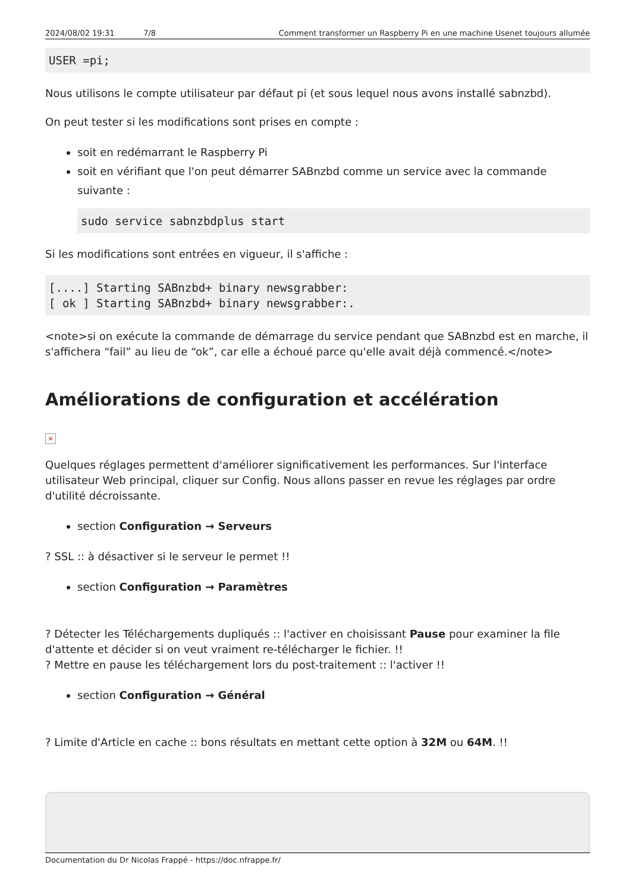2024/08/02 19:31 7/8 Comment transformer un Raspberry Pi en une machine Usenet toujours allumée
USER =pi;
Nous utilisons le compte utilisateur par défaut pi (et sous lequel nous avons installé sabnzbd).
On peut tester si les modifications sont prises en compte :
soit en redémarrant le Raspberry Pi
soit en vérifiant que l'on peut démarrer SABnzbd comme un service avec la commande suivante :
sudo service sabnzbdplus start
Si les modifications sont entrées en vigueur, il s'affiche :
[....] Starting SABnzbd+ binary newsgrabber:
[ ok ] Starting SABnzbd+ binary newsgrabber:.
<note>si on exécute la commande de démarrage du service pendant que SABnzbd est en marche, il s'affichera “fail” au lieu de “ok”, car elle a échoué parce qu'elle avait déjà commencé.</note>
Améliorations de configuration et accélération
×
Quelques réglages permettent d'améliorer significativement les performances. Sur l'interface utilisateur Web principal, cliquer sur Config. Nous allons passer en revue les réglages par ordre d'utilité décroissante.
section Configuration → Serveurs
? SSL :: à désactiver si le serveur le permet !!
section Configuration → Paramètres
? Détecter les Téléchargements dupliqués :: l'activer en choisissant Pause pour examiner la file d'attente et décider si on veut vraiment re-télécharger le fichier. !!
? Mettre en pause les téléchargement lors du post-traitement :: l'activer !!
section Configuration → Général
? Limite d'Article en cache :: bons résultats en mettant cette option à 32M ou 64M. !!
Documentation du Dr Nicolas Frappé - https://doc.nfrappe.fr/